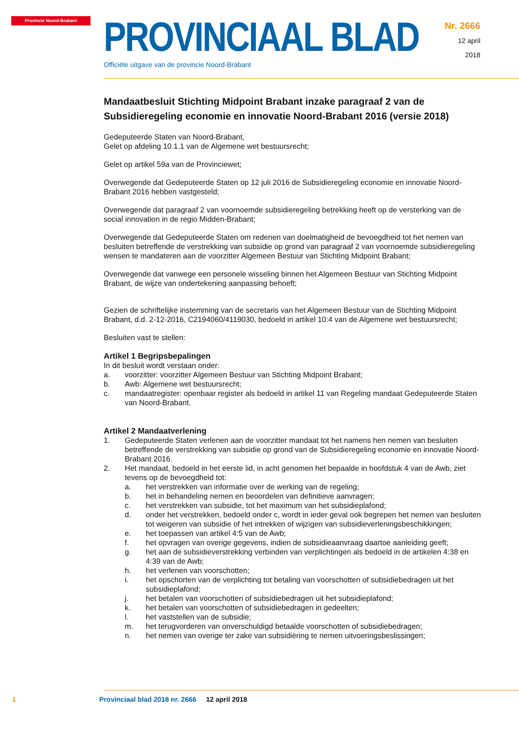Provincie Noord-Brabant
PROVINCIAAL BLAD
Officiële uitgave van de provincie Noord-Brabant
Nr. 2666
12 april
2018
Mandaatbesluit Stichting Midpoint Brabant inzake paragraaf 2 van de Subsidieregeling economie en innovatie Noord-Brabant 2016 (versie 2018)
Gedeputeerde Staten van Noord-Brabant,
Gelet op afdeling 10.1.1 van de Algemene wet bestuursrecht;
Gelet op artikel 59a van de Provinciewet;
Overwegende dat Gedeputeerde Staten op 12 juli 2016 de Subsidieregeling economie en innovatie Noord-Brabant 2016 hebben vastgesteld;
Overwegende dat paragraaf 2 van voornoemde subsidieregeling betrekking heeft op de versterking van de social innovation in de regio Midden-Brabant;
Overwegende dat Gedeputeerde Staten om redenen van doelmatigheid de bevoegdheid tot het nemen van besluiten betreffende de verstrekking van subsidie op grond van paragraaf 2 van voornoemde subsidieregeling wensen te mandateren aan de voorzitter Algemeen Bestuur van Stichting Midpoint Brabant;
Overwegende dat vanwege een personele wisseling binnen het Algemeen Bestuur van Stichting Midpoint Brabant, de wijze van ondertekening aanpassing behoeft;
Gezien de schriftelijke instemming van de secretaris van het Algemeen Bestuur van de Stichting Midpoint Brabant, d.d. 2-12-2016, C2194060/4119030, bedoeld in artikel 10:4 van de Algemene wet bestuursrecht;
Besluiten vast te stellen:
Artikel 1 Begripsbepalingen
In dit besluit wordt verstaan onder:
a. voorzitter: voorzitter Algemeen Bestuur van Stichting Midpoint Brabant;
b. Awb: Algemene wet bestuursrecht;
c. mandaatregister: openbaar register als bedoeld in artikel 11 van Regeling mandaat Gedeputeerde Staten van Noord-Brabant.
Artikel 2 Mandaatverlening
1. Gedeputeerde Staten verlenen aan de voorzitter mandaat tot het namens hen nemen van besluiten betreffende de verstrekking van subsidie op grond van de Subsidieregeling economie en innovatie Noord-Brabant 2016.
2. Het mandaat, bedoeld in het eerste lid, in acht genomen het bepaalde in hoofdstuk 4 van de Awb, ziet tevens op de bevoegdheid tot:
a. het verstrekken van informatie over de werking van de regeling;
b. het in behandeling nemen en beoordelen van definitieve aanvragen;
c. het verstrekken van subsidie, tot het maximum van het subsidieplafond;
d. onder het verstrekken, bedoeld onder c, wordt in ieder geval ook begrepen het nemen van besluiten tot weigeren van subsidie of het intrekken of wijzigen van subsidieverleningsbeschikkingen;
e. het toepassen van artikel 4:5 van de Awb;
f. het opvragen van overige gegevens, indien de subsidieaanvraag daartoe aanleiding geeft;
g. het aan de subsidieverstrekking verbinden van verplichtingen als bedoeld in de artikelen 4:38 en 4:39 van de Awb;
h. het verlenen van voorschotten;
i. het opschorten van de verplichting tot betaling van voorschotten of subsidiebedragen uit het subsidieplafond;
j. het betalen van voorschotten of subsidiebedragen uit het subsidieplafond;
k. het betalen van voorschotten of subsidiebedragen in gedeelten;
l. het vaststellen van de subsidie;
m. het terugvorderen van onverschuldigd betaalde voorschotten of subsidiebedragen;
n. het nemen van overige ter zake van subsidiëring te nemen uitvoeringsbeslissingen;
1 Provinciaal blad 2018 nr. 2666 12 april 2018